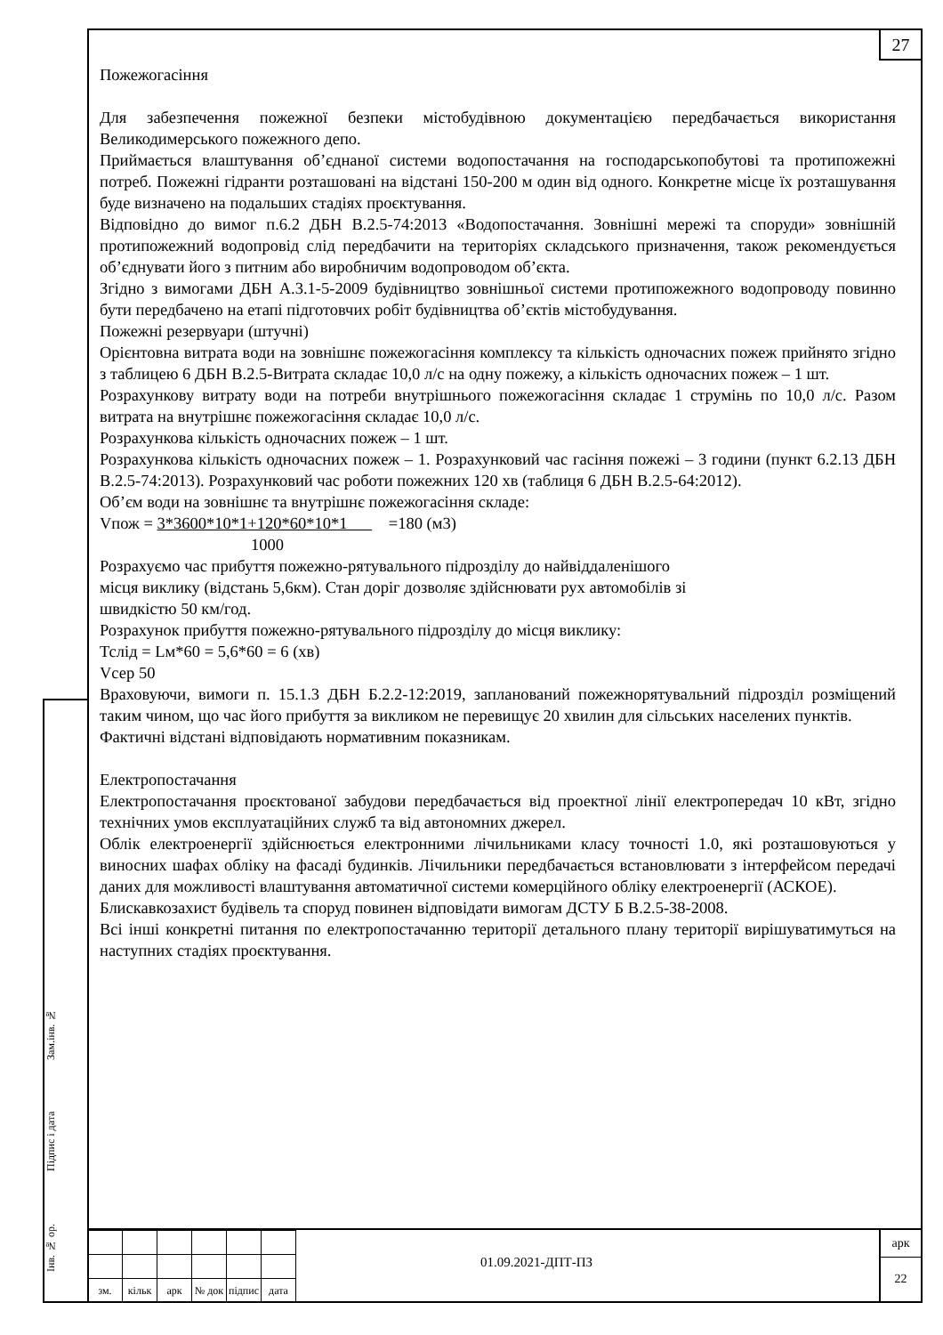27
Інв. № ор.
Підпис і дата
Зам.інв. №
Пожежогасіння
Для забезпечення пожежної безпеки містобудівною документацією передбачається використання Великодимерського пожежного депо.
Приймається влаштування об’єднаної системи водопостачання на господарськопобутові та протипожежні потреб. Пожежні гідранти розташовані на відстані 150-200 м один від одного. Конкретне місце їх розташування буде визначено на подальших стадіях проєктування.
Відповідно до вимог п.6.2 ДБН В.2.5-74:2013 «Водопостачання. Зовнішні мережі та споруди» зовнішній протипожежний водопровід слід передбачити на територіях складського призначення, також рекомендується об’єднувати його з питним або виробничим водопроводом об’єкта.
Згідно з вимогами ДБН А.3.1-5-2009 будівництво зовнішньої системи протипожежного водопроводу повинно бути передбачено на етапі підготовчих робіт будівництва об’єктів містобудування.
Пожежні резервуари (штучні)
Орієнтовна витрата води на зовнішнє пожежогасіння комплексу та кількість одночасних пожеж прийнято згідно з таблицею 6 ДБН В.2.5-Витрата складає 10,0 л/с на одну пожежу, а кількість одночасних пожеж – 1 шт.
Розрахункову витрату води на потреби внутрішнього пожежогасіння складає 1 струмінь по 10,0 л/с. Разом витрата на внутрішнє пожежогасіння складає 10,0 л/с.
Розрахункова кількість одночасних пожеж – 1 шт.
Розрахункова кількість одночасних пожеж – 1. Розрахунковий час гасіння пожежі – 3 години (пункт 6.2.13 ДБН В.2.5-74:2013). Розрахунковий час роботи пожежних 120 хв (таблиця 6 ДБН В.2.5-64:2012).
Об’єм води на зовнішнє та внутрішнє пожежогасіння складе:
Vпож = 3*3600*10*1+120*60*10*1 =180 (м3)
1000
Розрахуємо час прибуття пожежно-рятувального підрозділу до найвіддаленішого
місця виклику (відстань 5,6км). Стан доріг дозволяє здійснювати рух автомобілів зі
швидкістю 50 км/год.
Розрахунок прибуття пожежно-рятувального підрозділу до місця виклику:
Тслід = Lм*60 = 5,6*60 = 6 (хв)
Vсер 50
Враховуючи, вимоги п. 15.1.3 ДБН Б.2.2-12:2019, запланований пожежнорятувальний підрозділ розміщений таким чином, що час його прибуття за викликом не перевищує 20 хвилин для сільських населених пунктів.
Фактичні відстані відповідають нормативним показникам.
Електропостачання
Електропостачання проєктованої забудови передбачається від проектної лінії електропередач 10 кВт, згідно технічних умов експлуатаційних служб та від автономних джерел.
Облік електроенергії здійснюється електронними лічильниками класу точності 1.0, які розташовуються у виносних шафах обліку на фасаді будинків. Лічильники передбачається встановлювати з інтерфейсом передачі даних для можливості влаштування автоматичної системи комерційного обліку електроенергії (АСКОЕ).
Блискавкозахист будівель та споруд повинен відповідати вимогам ДСТУ Б В.2.5-38-2008.
Всі інші конкретні питання по електропостачанню території детального плану території вирішуватимуться на наступних стадіях проєктування.
| зм. | кільк | арк | № док | підпис | дата |
01.09.2021-ДПТ-ПЗ
арк
22